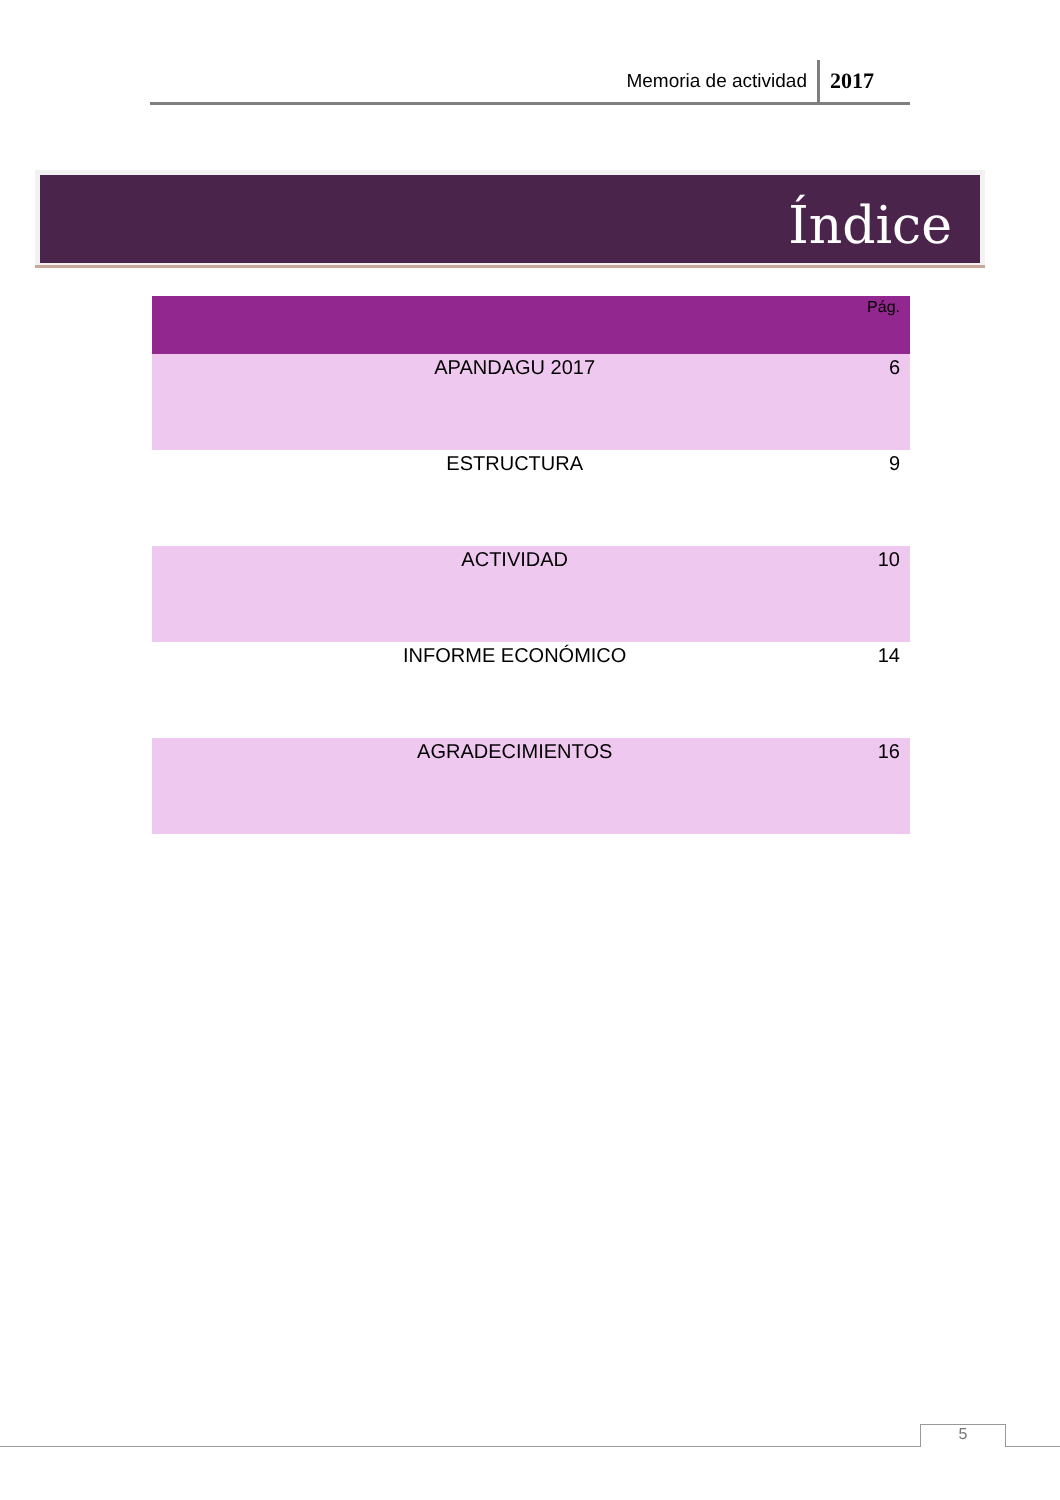Memoria de actividad 2017
Índice
| | Pág. |
| --- | --- |
| APANDAGU 2017 | 6 |
| ESTRUCTURA | 9 |
| ACTIVIDAD | 10 |
| INFORME ECONÓMICO | 14 |
| AGRADECIMIENTOS | 16 |
5